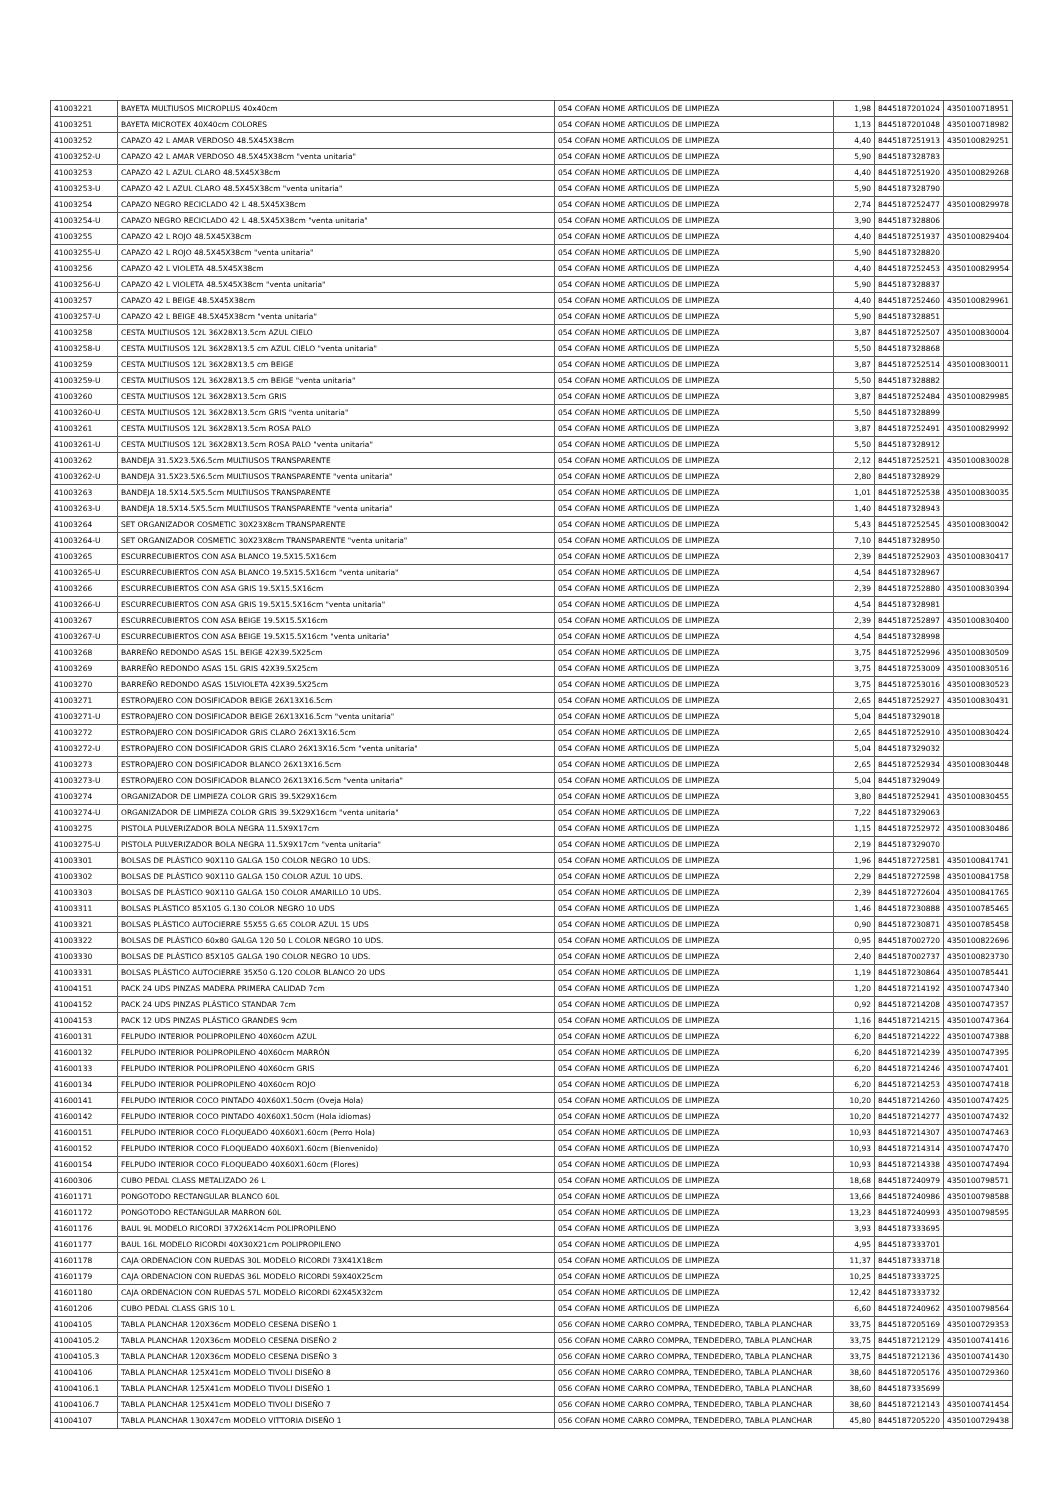| 41003221 | BAYETA MULTIUSOS MICROPLUS 40x40cm | 054 COFAN HOME ARTICULOS DE LIMPIEZA | 1,98 | 8445187201024 | 4350100718951 |
| 41003251 | BAYETA MICROTEX 40X40cm COLORES | 054 COFAN HOME ARTICULOS DE LIMPIEZA | 1,13 | 8445187201048 | 4350100718982 |
| 41003252 | CAPAZO 42 L AMAR VERDOSO 48.5X45X38cm | 054 COFAN HOME ARTICULOS DE LIMPIEZA | 4,40 | 8445187251913 | 4350100829251 |
| 41003252-U | CAPAZO 42 L AMAR VERDOSO 48.5X45X38cm "venta unitaria" | 054 COFAN HOME ARTICULOS DE LIMPIEZA | 5,90 | 8445187328783 | |
| 41003253 | CAPAZO 42 L AZUL CLARO 48.5X45X38cm | 054 COFAN HOME ARTICULOS DE LIMPIEZA | 4,40 | 8445187251920 | 4350100829268 |
| 41003253-U | CAPAZO 42 L AZUL CLARO 48.5X45X38cm "venta unitaria" | 054 COFAN HOME ARTICULOS DE LIMPIEZA | 5,90 | 8445187328790 | |
| 41003254 | CAPAZO NEGRO RECICLADO 42 L 48.5X45X38cm | 054 COFAN HOME ARTICULOS DE LIMPIEZA | 2,74 | 8445187252477 | 4350100829978 |
| 41003254-U | CAPAZO NEGRO RECICLADO 42 L 48.5X45X38cm "venta unitaria" | 054 COFAN HOME ARTICULOS DE LIMPIEZA | 3,90 | 8445187328806 | |
| 41003255 | CAPAZO 42 L ROJO 48.5X45X38cm | 054 COFAN HOME ARTICULOS DE LIMPIEZA | 4,40 | 8445187251937 | 4350100829404 |
| 41003255-U | CAPAZO 42 L ROJO 48.5X45X38cm "venta unitaria" | 054 COFAN HOME ARTICULOS DE LIMPIEZA | 5,90 | 8445187328820 | |
| 41003256 | CAPAZO 42 L VIOLETA 48.5X45X38cm | 054 COFAN HOME ARTICULOS DE LIMPIEZA | 4,40 | 8445187252453 | 4350100829954 |
| 41003256-U | CAPAZO 42 L VIOLETA 48.5X45X38cm "venta unitaria" | 054 COFAN HOME ARTICULOS DE LIMPIEZA | 5,90 | 8445187328837 | |
| 41003257 | CAPAZO 42 L BEIGE 48.5X45X38cm | 054 COFAN HOME ARTICULOS DE LIMPIEZA | 4,40 | 8445187252460 | 4350100829961 |
| 41003257-U | CAPAZO 42 L BEIGE 48.5X45X38cm "venta unitaria" | 054 COFAN HOME ARTICULOS DE LIMPIEZA | 5,90 | 8445187328851 | |
| 41003258 | CESTA MULTIUSOS 12L 36X28X13.5cm AZUL CIELO | 054 COFAN HOME ARTICULOS DE LIMPIEZA | 3,87 | 8445187252507 | 4350100830004 |
| 41003258-U | CESTA MULTIUSOS 12L 36X28X13.5 cm AZUL CIELO "venta unitaria" | 054 COFAN HOME ARTICULOS DE LIMPIEZA | 5,50 | 8445187328868 | |
| 41003259 | CESTA MULTIUSOS 12L 36X28X13.5 cm BEIGE | 054 COFAN HOME ARTICULOS DE LIMPIEZA | 3,87 | 8445187252514 | 4350100830011 |
| 41003259-U | CESTA MULTIUSOS 12L 36X28X13.5 cm BEIGE "venta unitaria" | 054 COFAN HOME ARTICULOS DE LIMPIEZA | 5,50 | 8445187328882 | |
| 41003260 | CESTA MULTIUSOS 12L 36X28X13.5cm GRIS | 054 COFAN HOME ARTICULOS DE LIMPIEZA | 3,87 | 8445187252484 | 4350100829985 |
| 41003260-U | CESTA MULTIUSOS 12L 36X28X13.5cm GRIS "venta unitaria" | 054 COFAN HOME ARTICULOS DE LIMPIEZA | 5,50 | 8445187328899 | |
| 41003261 | CESTA MULTIUSOS 12L 36X28X13.5cm ROSA PALO | 054 COFAN HOME ARTICULOS DE LIMPIEZA | 3,87 | 8445187252491 | 4350100829992 |
| 41003261-U | CESTA MULTIUSOS 12L 36X28X13.5cm ROSA PALO "venta unitaria" | 054 COFAN HOME ARTICULOS DE LIMPIEZA | 5,50 | 8445187328912 | |
| 41003262 | BANDEJA 31.5X23.5X6.5cm MULTIUSOS TRANSPARENTE | 054 COFAN HOME ARTICULOS DE LIMPIEZA | 2,12 | 8445187252521 | 4350100830028 |
| 41003262-U | BANDEJA 31.5X23.5X6.5cm MULTIUSOS TRANSPARENTE "venta unitaria" | 054 COFAN HOME ARTICULOS DE LIMPIEZA | 2,80 | 8445187328929 | |
| 41003263 | BANDEJA 18.5X14.5X5.5cm MULTIUSOS TRANSPARENTE | 054 COFAN HOME ARTICULOS DE LIMPIEZA | 1,01 | 8445187252538 | 4350100830035 |
| 41003263-U | BANDEJA 18.5X14.5X5.5cm MULTIUSOS TRANSPARENTE "venta unitaria" | 054 COFAN HOME ARTICULOS DE LIMPIEZA | 1,40 | 8445187328943 | |
| 41003264 | SET ORGANIZADOR COSMETIC 30X23X8cm TRANSPARENTE | 054 COFAN HOME ARTICULOS DE LIMPIEZA | 5,43 | 8445187252545 | 4350100830042 |
| 41003264-U | SET ORGANIZADOR COSMETIC 30X23X8cm TRANSPARENTE "venta unitaria" | 054 COFAN HOME ARTICULOS DE LIMPIEZA | 7,10 | 8445187328950 | |
| 41003265 | ESCURRECUBIERTOS CON ASA BLANCO 19.5X15.5X16cm | 054 COFAN HOME ARTICULOS DE LIMPIEZA | 2,39 | 8445187252903 | 4350100830417 |
| 41003265-U | ESCURRECUBIERTOS CON ASA BLANCO 19.5X15.5X16cm "venta unitaria" | 054 COFAN HOME ARTICULOS DE LIMPIEZA | 4,54 | 8445187328967 | |
| 41003266 | ESCURRECUBIERTOS CON ASA GRIS 19.5X15.5X16cm | 054 COFAN HOME ARTICULOS DE LIMPIEZA | 2,39 | 8445187252880 | 4350100830394 |
| 41003266-U | ESCURRECUBIERTOS CON ASA GRIS 19.5X15.5X16cm "venta unitaria" | 054 COFAN HOME ARTICULOS DE LIMPIEZA | 4,54 | 8445187328981 | |
| 41003267 | ESCURRECUBIERTOS CON ASA BEIGE 19.5X15.5X16cm | 054 COFAN HOME ARTICULOS DE LIMPIEZA | 2,39 | 8445187252897 | 4350100830400 |
| 41003267-U | ESCURRECUBIERTOS CON ASA BEIGE 19.5X15.5X16cm "venta unitaria" | 054 COFAN HOME ARTICULOS DE LIMPIEZA | 4,54 | 8445187328998 | |
| 41003268 | BARREÑO REDONDO ASAS 15L BEIGE 42X39.5X25cm | 054 COFAN HOME ARTICULOS DE LIMPIEZA | 3,75 | 8445187252996 | 4350100830509 |
| 41003269 | BARREÑO REDONDO ASAS 15L GRIS 42X39.5X25cm | 054 COFAN HOME ARTICULOS DE LIMPIEZA | 3,75 | 8445187253009 | 4350100830516 |
| 41003270 | BARREÑO REDONDO ASAS 15LVIOLETA 42X39.5X25cm | 054 COFAN HOME ARTICULOS DE LIMPIEZA | 3,75 | 8445187253016 | 4350100830523 |
| 41003271 | ESTROPAJERO CON DOSIFICADOR BEIGE 26X13X16.5cm | 054 COFAN HOME ARTICULOS DE LIMPIEZA | 2,65 | 8445187252927 | 4350100830431 |
| 41003271-U | ESTROPAJERO CON DOSIFICADOR BEIGE 26X13X16.5cm "venta unitaria" | 054 COFAN HOME ARTICULOS DE LIMPIEZA | 5,04 | 8445187329018 | |
| 41003272 | ESTROPAJERO CON DOSIFICADOR GRIS CLARO 26X13X16.5cm | 054 COFAN HOME ARTICULOS DE LIMPIEZA | 2,65 | 8445187252910 | 4350100830424 |
| 41003272-U | ESTROPAJERO CON DOSIFICADOR GRIS CLARO 26X13X16.5cm "venta unitaria" | 054 COFAN HOME ARTICULOS DE LIMPIEZA | 5,04 | 8445187329032 | |
| 41003273 | ESTROPAJERO CON DOSIFICADOR BLANCO 26X13X16.5cm | 054 COFAN HOME ARTICULOS DE LIMPIEZA | 2,65 | 8445187252934 | 4350100830448 |
| 41003273-U | ESTROPAJERO CON DOSIFICADOR BLANCO 26X13X16.5cm "venta unitaria" | 054 COFAN HOME ARTICULOS DE LIMPIEZA | 5,04 | 8445187329049 | |
| 41003274 | ORGANIZADOR DE LIMPIEZA COLOR GRIS 39.5X29X16cm | 054 COFAN HOME ARTICULOS DE LIMPIEZA | 3,80 | 8445187252941 | 4350100830455 |
| 41003274-U | ORGANIZADOR DE LIMPIEZA COLOR GRIS 39.5X29X16cm "venta unitaria" | 054 COFAN HOME ARTICULOS DE LIMPIEZA | 7,22 | 8445187329063 | |
| 41003275 | PISTOLA PULVERIZADOR BOLA NEGRA 11.5X9X17cm | 054 COFAN HOME ARTICULOS DE LIMPIEZA | 1,15 | 8445187252972 | 4350100830486 |
| 41003275-U | PISTOLA PULVERIZADOR BOLA NEGRA 11.5X9X17cm "venta unitaria" | 054 COFAN HOME ARTICULOS DE LIMPIEZA | 2,19 | 8445187329070 | |
| 41003301 | BOLSAS DE PLÁSTICO 90X110 GALGA 150 COLOR NEGRO 10 UDS. | 054 COFAN HOME ARTICULOS DE LIMPIEZA | 1,96 | 8445187272581 | 4350100841741 |
| 41003302 | BOLSAS DE PLÁSTICO 90X110 GALGA 150 COLOR AZUL 10 UDS. | 054 COFAN HOME ARTICULOS DE LIMPIEZA | 2,29 | 8445187272598 | 4350100841758 |
| 41003303 | BOLSAS DE PLÁSTICO 90X110 GALGA 150 COLOR AMARILLO 10 UDS. | 054 COFAN HOME ARTICULOS DE LIMPIEZA | 2,39 | 8445187272604 | 4350100841765 |
| 41003311 | BOLSAS PLÁSTICO 85X105 G.130 COLOR NEGRO 10 UDS | 054 COFAN HOME ARTICULOS DE LIMPIEZA | 1,46 | 8445187230888 | 4350100785465 |
| 41003321 | BOLSAS PLÁSTICO AUTOCIERRE 55X55 G.65 COLOR AZUL 15 UDS | 054 COFAN HOME ARTICULOS DE LIMPIEZA | 0,90 | 8445187230871 | 4350100785458 |
| 41003322 | BOLSAS DE PLÁSTICO 60x80 GALGA 120 50 L COLOR NEGRO 10 UDS. | 054 COFAN HOME ARTICULOS DE LIMPIEZA | 0,95 | 8445187002720 | 4350100822696 |
| 41003330 | BOLSAS DE PLÁSTICO 85X105 GALGA 190 COLOR NEGRO 10 UDS. | 054 COFAN HOME ARTICULOS DE LIMPIEZA | 2,40 | 8445187002737 | 4350100823730 |
| 41003331 | BOLSAS PLÁSTICO AUTOCIERRE 35X50 G.120 COLOR BLANCO 20 UDS | 054 COFAN HOME ARTICULOS DE LIMPIEZA | 1,19 | 8445187230864 | 4350100785441 |
| 41004151 | PACK 24 UDS PINZAS MADERA PRIMERA CALIDAD 7cm | 054 COFAN HOME ARTICULOS DE LIMPIEZA | 1,20 | 8445187214192 | 4350100747340 |
| 41004152 | PACK 24 UDS PINZAS PLÁSTICO STANDAR 7cm | 054 COFAN HOME ARTICULOS DE LIMPIEZA | 0,92 | 8445187214208 | 4350100747357 |
| 41004153 | PACK 12 UDS PINZAS PLÁSTICO GRANDES 9cm | 054 COFAN HOME ARTICULOS DE LIMPIEZA | 1,16 | 8445187214215 | 4350100747364 |
| 41600131 | FELPUDO INTERIOR POLIPROPILENO 40X60cm AZUL | 054 COFAN HOME ARTICULOS DE LIMPIEZA | 6,20 | 8445187214222 | 4350100747388 |
| 41600132 | FELPUDO INTERIOR POLIPROPILENO 40X60cm MARRÓN | 054 COFAN HOME ARTICULOS DE LIMPIEZA | 6,20 | 8445187214239 | 4350100747395 |
| 41600133 | FELPUDO INTERIOR POLIPROPILENO 40X60cm GRIS | 054 COFAN HOME ARTICULOS DE LIMPIEZA | 6,20 | 8445187214246 | 4350100747401 |
| 41600134 | FELPUDO INTERIOR POLIPROPILENO 40X60cm ROJO | 054 COFAN HOME ARTICULOS DE LIMPIEZA | 6,20 | 8445187214253 | 4350100747418 |
| 41600141 | FELPUDO INTERIOR COCO PINTADO 40X60X1.50cm (Oveja Hola) | 054 COFAN HOME ARTICULOS DE LIMPIEZA | 10,20 | 8445187214260 | 4350100747425 |
| 41600142 | FELPUDO INTERIOR COCO PINTADO 40X60X1.50cm (Hola idiomas) | 054 COFAN HOME ARTICULOS DE LIMPIEZA | 10,20 | 8445187214277 | 4350100747432 |
| 41600151 | FELPUDO INTERIOR COCO FLOQUEADO 40X60X1.60cm (Perro Hola) | 054 COFAN HOME ARTICULOS DE LIMPIEZA | 10,93 | 8445187214307 | 4350100747463 |
| 41600152 | FELPUDO INTERIOR COCO FLOQUEADO 40X60X1.60cm (Bienvenido) | 054 COFAN HOME ARTICULOS DE LIMPIEZA | 10,93 | 8445187214314 | 4350100747470 |
| 41600154 | FELPUDO INTERIOR COCO FLOQUEADO 40X60X1.60cm (Flores) | 054 COFAN HOME ARTICULOS DE LIMPIEZA | 10,93 | 8445187214338 | 4350100747494 |
| 41600306 | CUBO PEDAL CLASS METALIZADO 26 L | 054 COFAN HOME ARTICULOS DE LIMPIEZA | 18,68 | 8445187240979 | 4350100798571 |
| 41601171 | PONGOTODO RECTANGULAR BLANCO 60L | 054 COFAN HOME ARTICULOS DE LIMPIEZA | 13,66 | 8445187240986 | 4350100798588 |
| 41601172 | PONGOTODO RECTANGULAR MARRON 60L | 054 COFAN HOME ARTICULOS DE LIMPIEZA | 13,23 | 8445187240993 | 4350100798595 |
| 41601176 | BAUL 9L MODELO RICORDI 37X26X14cm POLIPROPILENO | 054 COFAN HOME ARTICULOS DE LIMPIEZA | 3,93 | 8445187333695 | |
| 41601177 | BAUL 16L MODELO RICORDI 40X30X21cm POLIPROPILENO | 054 COFAN HOME ARTICULOS DE LIMPIEZA | 4,95 | 8445187333701 | |
| 41601178 | CAJA ORDENACION CON RUEDAS 30L MODELO RICORDI 73X41X18cm | 054 COFAN HOME ARTICULOS DE LIMPIEZA | 11,37 | 8445187333718 | |
| 41601179 | CAJA ORDENACION CON RUEDAS 36L MODELO RICORDI 59X40X25cm | 054 COFAN HOME ARTICULOS DE LIMPIEZA | 10,25 | 8445187333725 | |
| 41601180 | CAJA ORDENACION CON RUEDAS 57L MODELO RICORDI 62X45X32cm | 054 COFAN HOME ARTICULOS DE LIMPIEZA | 12,42 | 8445187333732 | |
| 41601206 | CUBO PEDAL CLASS GRIS 10 L | 054 COFAN HOME ARTICULOS DE LIMPIEZA | 6,60 | 8445187240962 | 4350100798564 |
| 41004105 | TABLA PLANCHAR 120X36cm MODELO CESENA DISEÑO 1 | 056 COFAN HOME CARRO COMPRA, TENDEDERO, TABLA PLANCHAR | 33,75 | 8445187205169 | 4350100729353 |
| 41004105.2 | TABLA PLANCHAR 120X36cm MODELO CESENA DISEÑO 2 | 056 COFAN HOME CARRO COMPRA, TENDEDERO, TABLA PLANCHAR | 33,75 | 8445187212129 | 4350100741416 |
| 41004105.3 | TABLA PLANCHAR 120X36cm MODELO CESENA DISEÑO 3 | 056 COFAN HOME CARRO COMPRA, TENDEDERO, TABLA PLANCHAR | 33,75 | 8445187212136 | 4350100741430 |
| 41004106 | TABLA PLANCHAR 125X41cm MODELO TIVOLI DISEÑO 8 | 056 COFAN HOME CARRO COMPRA, TENDEDERO, TABLA PLANCHAR | 38,60 | 8445187205176 | 4350100729360 |
| 41004106.1 | TABLA PLANCHAR 125X41cm MODELO TIVOLI DISEÑO 1 | 056 COFAN HOME CARRO COMPRA, TENDEDERO, TABLA PLANCHAR | 38,60 | 8445187335699 | |
| 41004106.7 | TABLA PLANCHAR 125X41cm MODELO TIVOLI DISEÑO 7 | 056 COFAN HOME CARRO COMPRA, TENDEDERO, TABLA PLANCHAR | 38,60 | 8445187212143 | 4350100741454 |
| 41004107 | TABLA PLANCHAR 130X47cm MODELO VITTORIA DISEÑO 1 | 056 COFAN HOME CARRO COMPRA, TENDEDERO, TABLA PLANCHAR | 45,80 | 8445187205220 | 4350100729438 |